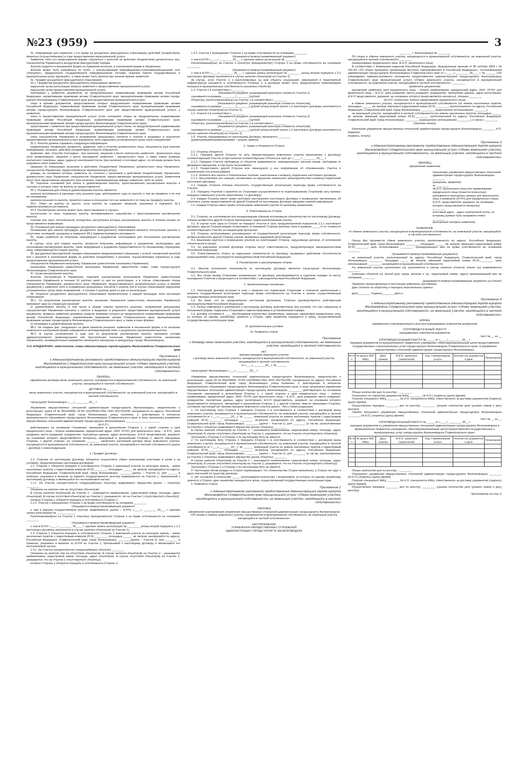№23 (959) 3
31. Информация для заявителя о его праве на досудебное (внесудебное) обжалование действий (бездействия), принятых (осуществляемых) в ходе предоставления муниципальной услуги.
Заявитель либо его представитель вправе обратиться с жалобой на действия (бездействие) должностных лиц, специалистов Управления в досудебном (внесудебном) порядке.
Жалоба подается в письменной форме на бумажном носителе, в электронной форме в Управление.
Жалоба может быть направлена по почте, с использованием информационно-телекоммуникационной сети «Интернет», федеральной государственной информационной системы «Единый портал государственных и муниципальных услуг (функций)», а также может быть принята при личном приеме заявителя.
32. Предмет досудебного (внесудебного) обжалования.
32.1. Предметом досудебного (внесудебного) обжалования являются:
нарушение срока регистрации запроса заявителя о предоставлении муниципальной услуги;
нарушение срока предоставления муниципальной услуги;
требование у заявителя документов, не предусмотренных нормативными правовыми актами Российской Федерации, нормативными правовыми актами Ставропольского края, муниципальными правовыми актами города-курорта Железноводска Ставропольского края для предоставления муниципальной услуги;
отказ в приеме документов, предоставление которых предусмотрено нормативными правовыми актами Российской Федерации, нормативными правовыми актами Ставропольского края, муниципальными правовыми актами города-курорта Железноводска Ставропольского края для предоставления муниципальной услуги, у заявителя;
отказ в предоставлении муниципальной услуги (если основания отказа не предусмотрены нормативными правовыми актами Российской Федерации, нормативными правовыми актами Ставропольского края, муниципальными правовыми актами города-курорта Железноводска Ставропольского края);
затребование с заявителя при предоставлении муниципальной услуги платы, не предусмотренной нормативными правовыми актами Российской Федерации, нормативными правовыми актами Ставропольского края, муниципальными правовыми актами города-курорта Железноводска Ставропольского края;
отказ специалистов Управления в исправлении допущенных опечаток и ошибок в выданных в результате предоставления муниципальной услуги документах либо нарушение установленного срока таких исправлений.
32.2. Жалоба должна содержать следующую информацию:
наименование Управления, должность, фамилию, имя и отчество должностного лица, специалиста (при наличии информации), решение, действие (бездействие) которого обжалуется;
фамилию, имя, отчество (последнее - при наличии), сведения о месте жительства заявителя - физического лица либо наименование, сведения о месте нахождения заявителя - юридического лица, а также номер (номера) контактного телефона, адрес (адреса) электронной почты (при наличии) и почтовый адрес, по которым должен быть направлен ответ заявителю;
сведения об обжалуемых решениях и действиях (бездействии) Управления, должностного лица Управления, специалистов Управления, предоставляющих муниципальную услугу;
доводы, на основании которых заявитель не согласен с решением и действием (бездействием) Управления, должностного лица Управления, специалистов Управления, предоставляющих муниципальную услугу. Заявителем могут быть представлены документы (при наличии), подтверждающие доводы заявителя, либо их копии.
33. Перечень оснований для отказа в удовлетворении жалобы, приостановления рассмотрения жалобы и случаев, в которых ответ на жалобу не предоставляется.
33.1. Основанием для отказа в удовлетворении жалобы являются:
наличие вступившего в законную силу решения суда, арбитражного суда по жалобе о том же предмете и по тем же основаниям;
наличие решения по жалобе, принятого ранее в отношении того же заявителя и по тому же предмету жалобы.
33.2. Ответ на жалобу не дается, если жалоба не содержит сведений, указанных в подпункте 32.2 Административного регламента.
33.3. Рассмотрение жалобы может быть приостановлено в случаях:
поступления от лица, подавшего жалобу, мотивированного ходатайства о приостановлении рассмотрения жалобы;
болезни или иных обстоятельств, вследствие наступления которых рассмотрение жалобы в полном объеме не представляется возможным.
34. Основания для начала процедуры досудебного (внесудебного) обжалования.
Основанием для начала процедуры досудебного (внесудебного) обжалования является поступление жалобы и отсутствие оснований, указанных в подпункте 33.2 Административного регламента.
35. Право заявителя на получение информации и документов, необходимых для обоснования рассмотрения жалобы.
В случае, если для подачи жалобы требуется получение информации и документов, необходимых для обоснования рассмотрения жалобы, такие информация и документы предоставляются по письменному обращению лица, намеревающегося подать жалобу.
36. Досудебный (внесудебный) порядок обжалования предусматривает обращение с устной, письменной жалобой или с жалобой в электронной форме на действия (бездействие) и решения, осуществляемые (принятые) в ходе предоставления муниципальной услуги:
специалистов Управления начальнику Управления (заместителю начальника Управления);
начальника Управления (заместителя начальника Управления) заместителю главы, главе города-курорта Железноводска Ставропольского края.
37. Сроки рассмотрения жалобы.
Жалоба, поступившая в Управление, подлежит рассмотрению начальником Управления (заместителем начальника Управления) в течение 15 рабочих дней со дня ее регистрации, а в случае обжалования отказа специалистов Управления, должностного лица Управления, предоставляющего муниципальную услугу, в приеме документов у заявителя либо в исправлении допущенных опечаток и ошибок или в случае обжалования нарушения установленного срока таких исправлений - в течение 5 рабочих дней со дня ее регистрации.
38. Результат досудебного (внесудебного) обжалования применительно к каждой процедуре либо инстанции обжалования.
38.1. По результатам рассмотрения жалобы начальник Управления (заместитель начальника Управления) принимает одно из следующих решений:
1) удовлетворяет жалобу, в том числе в форме отмены принятого решения, исправления допущенных специалистами Управления опечаток и ошибок в выданных в результате предоставления муниципальной услуги документах, возврата заявителю денежных средств, взимание которых не предусмотрено нормативными правовыми актами Российской Федерации, нормативными правовыми актами Ставропольского края, муниципальными правовыми актами города-курорта Железноводска Ставропольского края, а также в иных формах;
2) отказывает в удовлетворении жалобы.
38.2. Не позднее дня, следующего за днем принятия решения, заявителю в письменной форме и по желанию заявителя в электронной форме направляется мотивированный ответ о результатах рассмотрения жалобы.
38.3. В случае установления в ходе или по результатам рассмотрения жалобы признаков состава административного правонарушения или преступления начальник Управления (заместитель начальника Управления), незамедлительно направляет имеющиеся материалы в прокуратуру города Железноводска.
Н.Н. БОНДАРЕНКО, заместитель главы администрации города-курорта Железноводска Ставропольского края
Приложение 1
к Административному регламенту предоставления администрацией города-курорта Железноводска Ставропольского края муниципальной услуги «Обмен земельного участка, находящегося в муниципальной собственности, на земельный участок, находящийся в частной собственности»
ОБРАЗЕЦ
оформления договора мены земельного участка, находящегося в муниципальной собственности, на земельный участок, находящийся в частной собственности
ДОГОВОР № _______
мены земельного участка, находящегося в муниципальной собственности, на земельный участок, находящийся в частной собственности
город-курорт Железноводск «___» ________ 20__ г.
Управление имущественных отношений администрации города-курорта Железноводска, свидетельство о регистрации: серия 26 № 001458993, ОГРН 1022603427494, ИНН 2627011630, находящееся по адресу: Российская Федерация, Ставропольский край, город Железноводск, улица Калинина, 2, действующее в интересах муниципального образования города-курорта Железноводска Ставропольского края, в лице начальника управления имущественных отношений администрации города-курорта Железноводска ______________________
(Ф.И.О.)
действующего на основании Положения, именуемое в дальнейшем Сторона 1, с одной стороны и (для юридического лица – полное наименование, юридический адрес, ИНН, ОГРН; для физического лица – Ф.И.О., дата рождения, место рождения, гражданство, паспортные данные, адрес регистрации; Ф.И.О представителя, документ, на основание которого представляются интересы), именуемый в дальнейшем Сторона 2, вместе именуемые Стороны, с другой стороны, на основании ________ заключили настоящий договор мены земельного участка, находящегося в муниципальной собственности, на земельный участок, находящийся в частной собственности (далее – Договор) о нижеследующем:
1. Предмет Договора
1.1. Стороны по настоящему Договору обязуются осуществить обмен земельными участками в сроки и на условиях, предусмотренных настоящим Договором.
1.2. Сторона 1 обязуется передать в собственность Стороне 2 земельный участок из категории земель - земли населенных пунктов, с кадастровым номером 26:31:________, площадью ______ кв. метров, находящийся по адресу: Российская Федерация, Ставропольский край, город Железноводск, ________(далее – Участок 1), для ______ в границах, указанных в выписке из Единого государственного реестра недвижимости на Участок 1, прилагаемой к настоящему Договору и являющейся его неотъемлемой частью.
1.2.1. На Участке находится(ятся) следующий(щие) объект(ы) недвижимого имущества (далее – объект(ы) ________
(Указание на наличие или на отсутствии объекта(ов).
В случае наличия объекта(ов) на Участке 1 – указывается наименование, кадастровый номер, площадь, адрес объекта(ов). В случае отсутствия объекта(ов) на Участке 1, указывается, что на Участке 1 отсутствует(ют) объект(ы))
которые Сторона 1 обязуется передать в собственность Стороне 2.
1.2.2. Участок 1 принадлежит Стороне 1 на праве собственности на основании ________
(Указывается правоустанавливающий документ)
о чем в Едином государственном реестре недвижимости (далее – ЕГРН) «____» ________ 20___ г. сделана запись регистрации № ____________.
Расположенный(ые) на Участке 1 объект(ы) принадлежит(ат) Стороне 1 на праве собственности на основании ________
(Указывается правоустанавливающий документ)
о чем в ЕГРН «____» ________ 20____ г. сделана запись регистрации № ________ (абзац второй подпункта 1.2.2 настоящего Договора заполняется в случае наличия объекта(ов) на Участке 1).
1.3. Сторона 2 обязуется передать в собственность Стороне 1 земельный участок из категории земель - земли населенных пунктов, с кадастровым номером 26:31:________, площадью ______ кв. метров, находящийся по адресу: Российская Федерация, Ставропольский край, город Железноводск, ________(далее – Участок 2), для ________ в границах, указанных в выписке из ЕГРН на Участок 2, прилагаемой к настоящему Договору и являющейся его неотъемлемой частью.
1.3.1. На Участке находится(ятся) следующий(щие) объект(ы) ________
(Указание на наличие или на отсутствии объекта(ов). В случае наличия объекта(ов) на Участке 2 – указывается наименование, кадастровый номер, площадь, адрес объекта(ов). В случае отсутствия объекта(ов) на Участке 2, указывается, что на Участке 2 отсутствует(ют) объект(ы))
которые Сторона 1 обязуется передать в собственность Стороне 2.
1.3.2. Участок 2 принадлежит Стороне 1 на праве собственности на основании ________
(Указывается правоустанавливающий документ)
о чем в ЕГРН «____» ________ 20___ г. сделана запись регистрации № ________.
Расположенный(ые) на Участке 2 объект(ы) принадлежит(ат) Стороне 2 на праве собственности на основании ________,
(Указывается правоустанавливающий документ)
о чем в ЕГРН «____» ________ 20___ г. сделана запись регистрации № ________ (абзац второй подпункта 1.3.2 настоящего Договора заполняется в случае наличия объекта(ов) на Участке 2).
(В случае, если Участок 2 и расположенные на нем объекты социальной, инженерной и транспортной инфраструктур находятся в собственности Стороны 2, в Договоре может быть предусмотрена безвозмездная передача в муниципальную собственность указанных объектов).
1.4. Участок 1 в соответствии с ________
(Указывается документ, указывающий рыночную стоимость Участка 1)
оценивается в размере ________ (________) рублей.
Объект(ы), расположенный(ные) на Участке 1 в соответствии с ________
(Указывается документ, указывающий рыночную стоимость объект(ов))
оценивается в размере ________ (________) рублей (абзац второй пункта 1.4 настоящего Договора заполняется в случае наличия объекта(ов) на Участке 1).
1.5. Участок 2 в соответствии с ________
(Указывается документ, указывающий рыночную стоимость Участка 2)
оценивается в размере ________ (________) рублей.
Объект(ы), расположенный(ные) на Участке 2 в соответствии с ________
(Указывается документ, указывающий рыночную стоимость объект(ов))
оценивается в размере ________ (________) рублей (абзац второй пункта 1.5 настоящего Договора заполняется в случае наличия объекта(ов) на Участке 2).
1.6. Участки, передаваемые по настоящему Договору, признаются ________
(равноценными/неравноценными – указать нужное)
2. Права и обязанности Сторон
2.1. Стороны обязуются:
2.1.1. Передать другой Стороне по акту приема-передачи земельного участка (приложение к Договору) соответствующий Участок (и при наличии соответствующие Объекты) в срок до «_____» ________ 20___ г.
2.1.2. Передать Участок свободным от объектов недвижимости, принадлежащих третьим лицам, свободным от движимого имущества, в том числе бесхозяйного.
2.1.3. Предоставить другой Стороне всю имеющуюся у нее информацию об обременениях Участка и ограничениях его использования.
2.1.4. Уплатить все налоги и обязательные платежи, начисленные к моменту подписания настоящего Договора.
2.1.5. Урегулировать все санкции, наложенные за нарушение земельного законодательства к моменту подписания настоящего Договора.
2.2. Каждая Сторона обязана обеспечить государственную регистрацию перехода права собственности на Участки.
2.3. Передача Участков и принятие их Сторонами осуществляются по подписываемому Сторонами акту приема-передачи земельного участка (приложение 1 к Договору).
2.4. Каждая Сторона имеет право требовать расторжения настоящего Договора и возмещение причиненных ей убытков в случае предоставления ей другой Стороной по настоящему Договору заведомо ложной информации.
2.5. Каждая Сторона имеет право использовать земельный участок по целевому назначению.
3. Ответственность Сторон
3.1. Сторона, не исполнившая или ненадлежащим образом исполнившая обязательства по настоящему Договору, обязана возместить другой Стороне причиненные таким неисполнением убытки.
3.2. В случае если одна из Сторон не передаст Участок в срок, предусмотренный подпунктом 2.1.1 настоящего Договора, другая Сторона вправе потребовать от виновной Стороны выплаты пени в размере _____% от стоимости соответствующего Участка за каждый день просрочки.
3.3. Сторона, необоснованно уклоняющаяся от государственной регистрации перехода права собственности, должна возместить другой Стороне убытки, вызванные задержкой регистрации.
3.4. Взыскание неустоек и возмещение убытков не освобождают Сторону, нарушившую Договор, от исполнения обязательств в натуре.
3.5. За нарушение условий Договора стороны несут ответственность, предусмотренную законодательством Российской Федерации.
3.6. Ответственность сторон за нарушение обязательств по Договору, вызванных действием обстоятельств непреодолимой силы, регулируется законодательством Российской Федерации.
4. Рассмотрение и урегулирование споров
4.1. Местом исполнения обязательств по настоящему Договору является город-курорт Железноводск Ставропольского края.
4.2. Все споры между Сторонами, возникающие по Договору, рассматриваются в судебном порядке по месту нахождения Участков и разрешаются в соответствии с законодательством Российской Федерации.
5. Заключительные положения
5.1. Настоящий Договор вступает в силу с момента его подписания Сторонами и считается заключенным с момента государственной регистрации перехода права собственности на Участки в органе, осуществляющем государственную регистрацию прав.
5.2. Во всем, что не предусмотрено настоящим Договором, Стороны руководствуются действующим законодательством Российской Федерации.
5.3. Любые изменения и дополнения к настоящему Договору действительны при условии, что они совершены в письменной форме, подписаны Сторонами и зарегистрированы в установленном порядке.
5.4. Договор составлен в ____ (необходимом количестве) экземплярах, имеющих одинаковую юридическую силу, из которых по одному экземпляру хранится у Сторон, один экземпляр передается в орган, осуществляющий государственную регистрацию прав.
10. Дополнительные условия
11. Реквизиты сторон
Приложение
к договору мены земельного участка, находящегося в муниципальной собственности, на земельный участок, находящийся в частной собственности
АКТ
приема-передачи земельного участка
к договору мены земельного участка, находящегося в муниципальной собственности, на земельный участок, находящийся в частной собственности
от «___»________20__г. № ______
город-курорт Железноводск «___» ________ 20__ г.
Управление имущественных отношений администрации города-курорта Железноводска, свидетельство о регистрации: серия 26 № 001458993, ОГРН 1022603427494, ИНН 2627011630, находящееся по адресу: Российская Федерация, Ставропольский край, город Железноводск, улица Калинина, 2, действующее в интересах муниципального образования города-курорта Железноводска Ставропольского края, в лице начальника управления имущественных отношений администрации города-курорта Железноводска ________, действующего на основании Положения, именуемый в дальнейшем Сторона 1, с одной стороны и (для юридического лица – полное наименование, юридический адрес, ИНН, ОГРН; для физического лица – Ф.И.О., дата рождения, место рождения, гражданство, паспортные данные, адрес регистрации; Ф.И.О представитель, документ, на основание которого представляются интересы), именуемый в дальнейшем Сторона 2, с другой стороны, вместе именуемые Стороны, составили настоящий акт приема-передачи земельного участка (далее - Акт) о нижеследующем:
1. По настоящему Акту Сторона 1 передала Стороне 2 в собственность в соответствии с договором мены земельного участка, находящегося в муниципальной собственности, на земельный участок, находящийся в частной собственности от «___»________20__г. № ______ земельный участок из земель населенных пунктов с кадастровым номером 26:31:________, площадью ________ кв.метров, находящийся по адресу: Российская Федерация, Ставропольский край, город Железноводск, ________ (далее – Участок 1), для ________ (а так же, расположенные на Участке 1 объект(ы) недвижимого имущества (далее объект(ы) ________
В случае наличия объекта(ов) на Участке 1 – указывается наименование, кадастровый номер, площадь, адрес объекта(ов). В случае отсутствия объекта(ов) на Участке 1, указывается, что на Участке отсутствует(ют) объект(ы))
Претензий у Стороны 2 к Стороне 1 по настоящему Акту не имеется.
2. По настоящему Акту Сторона 2 передала Стороне 1 в собственность в соответствии с договором мены земельного участка, находящегося в муниципальной собственности, на земельный участок, находящийся в частной собственности от «___»________20__г. № ______ земельный участок из земель населенных пунктов с кадастровым номером 26:31:________, площадью ________ кв.метров, находящийся по адресу: Российская Федерация, Ставропольский край, город Железноводск, ________ (далее – Участок 2), для ________ (а так же, расположенные на Участке 2 объект(ы) недвижимого имущества (далее объект(ы) ________
В случае наличия объекта(ов) на Участке 2 – указывается наименование, кадастровый номер, площадь, адрес объекта(ов). В случае отсутствия объекта(ов) на Участке 2, указывается, что на Участке отсутствует(ют) объект(ы))
Претензий у Стороны 1 к Стороне 2 по настоящему Акту не имеется.
3. Настоящим Актом каждая из Сторон подтверждает, что обязательства Сторон выполнены, у Сторон нет друг к другу претензий по существу договора.
4. Акт составлен в количестве _____ (необходимом количестве ) экземпляров, из которых по одному экземпляру хранится у Сторон, один экземпляр передается в орган, осуществляющий государственную регистрацию прав.
5. Реквизиты сторон:
Приложение 2
к Административному регламенту предоставления администрацией города-курорта Железноводска Ставропольского края муниципальной услуги «Обмен земельного участка, находящегося в муниципальной собственности, на земельный участок, находящийся в частной собственности»
ОБРАЗЕЦ
оформления распоряжения управления имущественных отношений администрации города-курорта Железноводска «Об отказе в обмене земельного участка, находящегося в муниципальной собственности, на земельный участок, находящийся в частной собственности»
РАСПОРЯЖЕНИЕ
УПРАВЛЕНИЯ ИМУЩЕСТВЕННЫХ ОТНОШЕНИЙ
АДМИНИСТРАЦИИ ГОРОДА-КУРОРТА ЖЕЛЕЗНОВОДСКА
________ г. Железноводск № ________
Об отказе в обмене земельного участка, находящегося в муниципальной собственности, на земельный участок, находящийся в частной собственности ________
(наименование юридического лица, Ф.И.О. физического лица)
В соответствии с Земельным кодексом Российской Федерации, Федеральным законом от 06 октября 2003 г. № 131-ФЗ «Об общих принципах организации местного самоуправления в Российской Федерации», постановлением администрации города-курорта Железноводска Ставропольского края от «_____» ________ 20____ г. № ______ «Об утверждении Административного регламента предоставления администрацией города-курорта Железноводска Ставропольского края муниципальной услуги «Обмен земельного участка, находящегося в муниципальной собственности, на земельный участок, находящийся в частной собственности», ________
(реквизиты документов)
рассмотрев заявление (для юридического лица – полное наименование, юридический адрес, ИНН, ОГРН; для физического лица – Ф.И.О., дата рождения, место рождения, гражданство, паспортные данные, адрес регистрации; Ф.И.О представителя, документ, на основание которого представляются интересы), отказать ________
(Ф.И.О. полностью; полное наименование юридического лица)
в обмене земельного участка, находящегося в муниципальной собственности (из земель населенных пунктов, площадью ______ кв. метров, имеющего кадастровый номер 26:31:________, расположенного по адресу: Российская Федерация, Ставропольский край, город Железноводск, ________, разрешенное использование ________),
на земельный участок, находящийся в частной собственности (из земель населенных пунктов, площадью ______ кв. метров, имеющий кадастровый номер 26:31:________, расположенный по адресу: Российская Федерация, Ставропольский край, город Железноводск, ________, разрешенное использование ________), в связи с ________
(причины отказа)
Начальник управления имущественных отношений администрации города-курорта Железноводска ________ И.О. Фамилия
(подпись, печать)
Приложение 3
к Административному регламенту предоставления администрацией города-курорта Железноводска Ставропольского края муниципальной услуги «Обмен земельного участка, находящегося в муниципальной собственности, на земельный участок, находящийся в частной собственности»
ОБРАЗЕЦ
оформления заявления
Начальнику управления имущественных отношений администрации города-курорта Железноводска
________
(инициалы, фамилия)
от ________
(Ф.И.О. физического лица или наименование юридического лица (пишется полностью), указываются паспортные данные для физического лица и реквизиты (ОГРН) для юридического лица), Ф.И.О. представителя, документ, на основание которого представляются интересы)
________
(почтовый адрес , адрес электронной почты, по которому должен быть направлен ответ)
________
(контактный телефон заявителя)
ЗАЯВЛЕНИЕ
об обмене земельного участка, находящегося в муниципальной собственности, на земельный участок, находящийся в частной собственности
Прошу Вас произвести обмен земельного участка, расположенного по адресу: Российская Федерация, Ставропольский край, город Железноводск, ________, площадью ______ кв. метров, имеющего кадастровый номер 26:31:________, цель использования ________, принадлежащего мне на праве собственности на основании ________
(Указываются правоустанавливающие документы)
на земельный участок, расположенный по адресу: Российская Федерация, Ставропольский край, город Железноводск, ________, площадью _____ кв. метров, имеющий кадастровый номер 26:31:________, цель использования ________, находящийся в муниципальной собственности.
На земельном участке расположен (ы) (заполняется в случае наличия объекта) объект (ы) недвижимости ________
(описание объектов (а): жилой дом, гараж, магазин и т.д., кадастровый номер, адрес) принадлежащий мне на основании ________
(указываются правоустанавливающие документы на объект)
Сведения, представленные в настоящем заявлении, достоверны.
Даю согласие на обработку и передачу персональных данных.
Дата________ Подпись________рвис»»
Приложение 4
к Административному регламенту предоставления администрацией города-курорта Железноводска Ставропольского края муниципальной услуги «Обмен земельного участка, находящегося в муниципальной собственности, на земельный участок, находящийся в частной собственности»
ФОРМА
оформления сопроводительного реестра передаваемых комплектов документов
СОПРОВОДИТЕЛЬНЫЙ РЕЕСТР
передаваемых комплектов документов
Лист № __ из __
СОПРОВОДИТЕЛЬНЫЙ РЕЕСТР № _____ от «____» ________ 20__ г.
передачи документов из муниципального бюджетного учреждения «Многофункциональный центр предоставления государственных и муниципальных услуг города-курорта Железноводска Ставропольского края» в управление имущественных отношений администрации города-курорта Железноводска
| № п/п | № дела в АИС МФЦ | Дата приема | Ф.И.О. заявителя (заявителей) | Код / Наименование услуги | Количество документов в деле | Примечание |
| --- | --- | --- | --- | --- | --- | --- |
Общее количество дел по реестру - ________.
Специалист по обработке документов МФЦ ________ (Ф.И.О.) (подпись) (дата) (время)
Получил специалист МФЦ ________ (Ф.И.О. специалиста МФЦ, ответственного за доставку документов) (подпись) (дата) (время)
Осуществлена передача ________ дел по реестру: ________. (указать количество дел) (указать номер и дату реестра)
Принял специалист управления имущественных отношений администрации города-курорта Железноводска ________ (Ф.И.О.) (подпись) (дата) (время)
Лист № __ из __
СОПРОВОДИТЕЛЬНЫЙ РЕЕСТР № _____ от «____» ________ 20__ г.
передачи документов из управления имущественных отношений администрации города-курорта Железноводска в муниципальное бюджетное учреждение «Многофункциональный центр предоставления государственных и муниципальных услуг города-курорта Железноводска Ставропольского края»
| № п/п | № дела в АИС МФЦ | Дата приема | Ф.И.О. заявителя (заявителей) | Код / Наименование услуги | Количество документов в деле | Примечание |
| --- | --- | --- | --- | --- | --- | --- |
Общее количество дел по реестру - ________.
Специалист управления имущественных отношений администрации города-курорта Железноводска ________ (Ф.И.О.) (подпись) (дата) (время)
Получил специалист МФЦ ________ (Ф.И.О. специалиста МФЦ, ответственного за доставку документов) (подпись) (дата) (время)
Осуществлена передача ________ дел по реестру: ________. (указать количество дел) (указать номер и дату реестра)
Продолжение на стр. 4